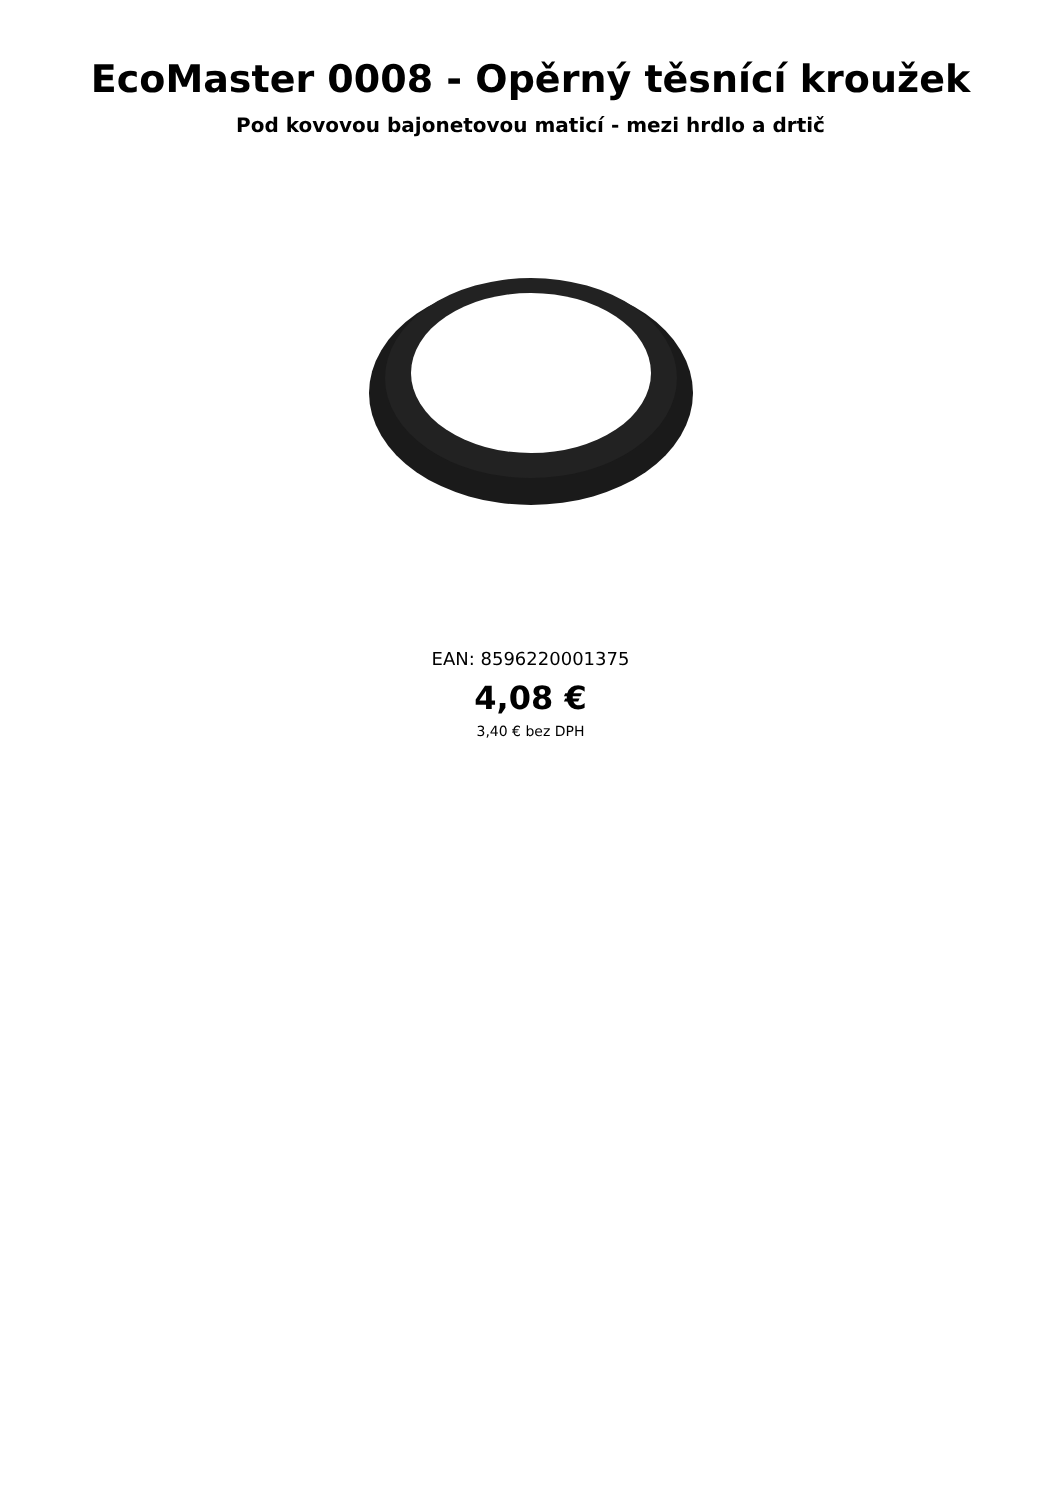EcoMaster 0008 - Opěrný těsnící kroužek
Pod kovovou bajonetovou maticí - mezi hrdlo a drtič
EAN: 8596220001375
4,08 €
3,40 € bez DPH